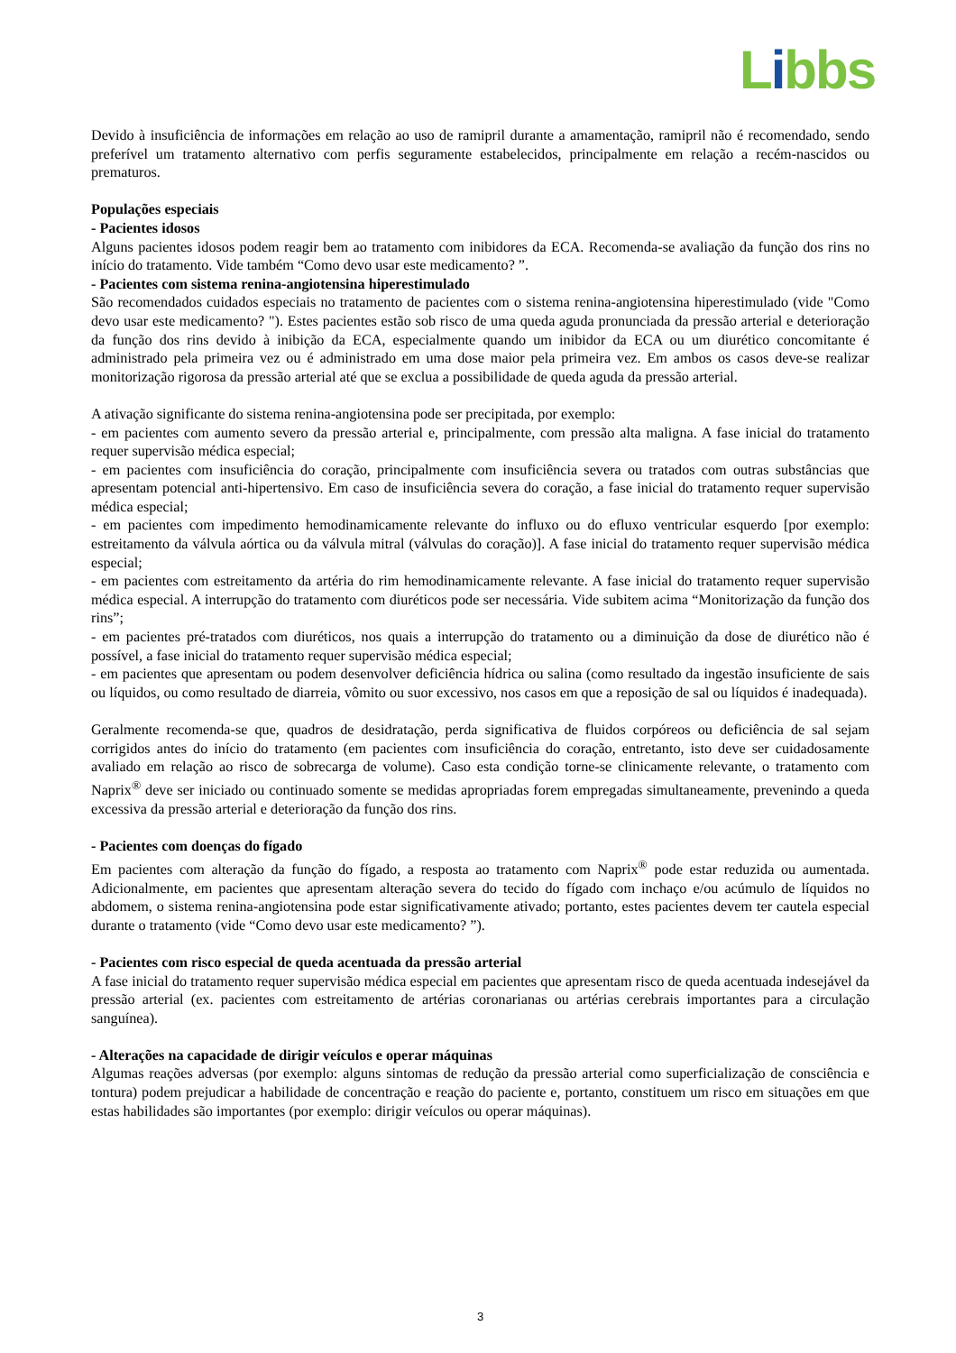Libbs
Devido à insuficiência de informações em relação ao uso de ramipril durante a amamentação, ramipril não é recomendado, sendo preferível um tratamento alternativo com perfis seguramente estabelecidos, principalmente em relação a recém-nascidos ou prematuros.
Populações especiais
- Pacientes idosos
Alguns pacientes idosos podem reagir bem ao tratamento com inibidores da ECA. Recomenda-se avaliação da função dos rins no início do tratamento. Vide também “Como devo usar este medicamento? ”.
- Pacientes com sistema renina-angiotensina hiperestimulado
São recomendados cuidados especiais no tratamento de pacientes com o sistema renina-angiotensina hiperestimulado (vide "Como devo usar este medicamento? "). Estes pacientes estão sob risco de uma queda aguda pronunciada da pressão arterial e deterioração da função dos rins devido à inibição da ECA, especialmente quando um inibidor da ECA ou um diurético concomitante é administrado pela primeira vez ou é administrado em uma dose maior pela primeira vez. Em ambos os casos deve-se realizar monitorização rigorosa da pressão arterial até que se exclua a possibilidade de queda aguda da pressão arterial.
A ativação significante do sistema renina-angiotensina pode ser precipitada, por exemplo:
- em pacientes com aumento severo da pressão arterial e, principalmente, com pressão alta maligna. A fase inicial do tratamento requer supervisão médica especial;
- em pacientes com insuficiência do coração, principalmente com insuficiência severa ou tratados com outras substâncias que apresentam potencial anti-hipertensivo. Em caso de insuficiência severa do coração, a fase inicial do tratamento requer supervisão médica especial;
- em pacientes com impedimento hemodinamicamente relevante do influxo ou do efluxo ventricular esquerdo [por exemplo: estreitamento da válvula aórtica ou da válvula mitral (válvulas do coração)]. A fase inicial do tratamento requer supervisão médica especial;
- em pacientes com estreitamento da artéria do rim hemodinamicamente relevante. A fase inicial do tratamento requer supervisão médica especial. A interrupção do tratamento com diuréticos pode ser necessária. Vide subitem acima “Monitorização da função dos rins”;
- em pacientes pré-tratados com diuréticos, nos quais a interrupção do tratamento ou a diminuição da dose de diurético não é possível, a fase inicial do tratamento requer supervisão médica especial;
- em pacientes que apresentam ou podem desenvolver deficiência hídrica ou salina (como resultado da ingestão insuficiente de sais ou líquidos, ou como resultado de diarreia, vômito ou suor excessivo, nos casos em que a reposição de sal ou líquidos é inadequada).
Geralmente recomenda-se que, quadros de desidratação, perda significativa de fluidos corpóreos ou deficiência de sal sejam corrigidos antes do início do tratamento (em pacientes com insuficiência do coração, entretanto, isto deve ser cuidadosamente avaliado em relação ao risco de sobrecarga de volume). Caso esta condição torne-se clinicamente relevante, o tratamento com Naprix<sup>®</sup> deve ser iniciado ou continuado somente se medidas apropriadas forem empregadas simultaneamente, prevenindo a queda excessiva da pressão arterial e deterioração da função dos rins.
- Pacientes com doenças do fígado
Em pacientes com alteração da função do fígado, a resposta ao tratamento com Naprix<sup>®</sup> pode estar reduzida ou aumentada. Adicionalmente, em pacientes que apresentam alteração severa do tecido do fígado com inchaço e/ou acúmulo de líquidos no abdomem, o sistema renina-angiotensina pode estar significativamente ativado; portanto, estes pacientes devem ter cautela especial durante o tratamento (vide “Como devo usar este medicamento? ”).
- Pacientes com risco especial de queda acentuada da pressão arterial
A fase inicial do tratamento requer supervisão médica especial em pacientes que apresentam risco de queda acentuada indesejável da pressão arterial (ex. pacientes com estreitamento de artérias coronarianas ou artérias cerebrais importantes para a circulação sanguínea).
- Alterações na capacidade de dirigir veículos e operar máquinas
Algumas reações adversas (por exemplo: alguns sintomas de redução da pressão arterial como superficialização de consciência e tontura) podem prejudicar a habilidade de concentração e reação do paciente e, portanto, constituem um risco em situações em que estas habilidades são importantes (por exemplo: dirigir veículos ou operar máquinas).
3